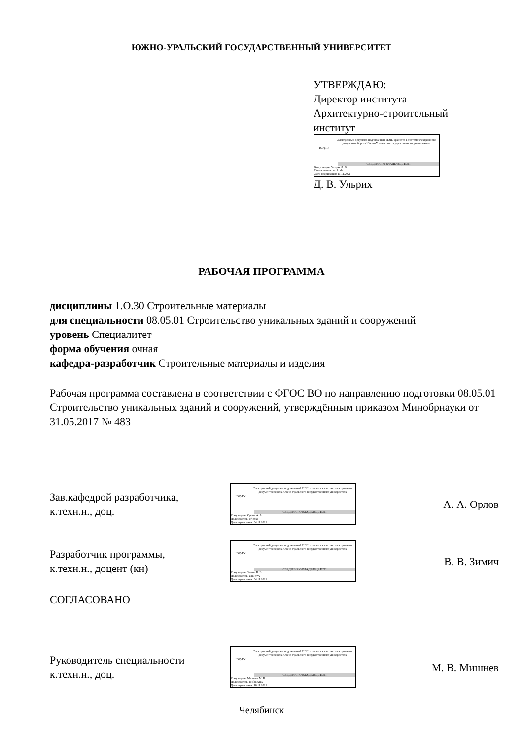ЮЖНО-УРАЛЬСКИЙ ГОСУДАРСТВЕННЫЙ УНИВЕРСИТЕТ
УТВЕРЖДАЮ:
Директор института
Архитектурно-строительный
институт
ЮУрГУ
Электронный документ, подписанный ПЭП, хранится в системе электронного документооборота Южно-Уральского государственного университета
СВЕДЕНИЯ О ВЛАДЕЛЬЦЕ ПЭП
Кому выдан: Ульрих Д. В.
Пользователь: ulrikhdv
Дата подписания: 11.11.2021
Д. В. Ульрих
РАБОЧАЯ ПРОГРАММА
дисциплины 1.О.30 Строительные материалы
для специальности 08.05.01 Строительство уникальных зданий и сооружений
уровень Специалитет
форма обучения очная
кафедра-разработчик Строительные материалы и изделия
Рабочая программа составлена в соответствии с ФГОС ВО по направлению подготовки 08.05.01 Строительство уникальных зданий и сооружений, утверждённым приказом Минобрнауки от 31.05.2017 № 483
Зав.кафедрой разработчика,
к.техн.н., доц.
ЮУрГУ
Электронный документ, подписанный ПЭП, хранится в системе электронного документооборота Южно-Уральского государственного университета
СВЕДЕНИЯ О ВЛАДЕЛЬЦЕ ПЭП
Кому выдан: Орлов А. А.
Пользователь: orlovaa
Дата подписания: 04.11.2021
А. А. Орлов
Разработчик программы,
к.техн.н., доцент (кн)
ЮУрГУ
Электронный документ, подписанный ПЭП, хранится в системе электронного документооборота Южно-Уральского государственного университета
СВЕДЕНИЯ О ВЛАДЕЛЬЦЕ ПЭП
Кому выдан: Зимич В. В.
Пользователь: zimichvv
Дата подписания: 04.11.2021
В. В. Зимич
СОГЛАСОВАНО
Руководитель специальности
к.техн.н., доц.
ЮУрГУ
Электронный документ, подписанный ПЭП, хранится в системе электронного документооборота Южно-Уральского государственного университета
СВЕДЕНИЯ О ВЛАДЕЛЬЦЕ ПЭП
Кому выдан: Мишнев М. В.
Пользователь: mishnevmv
Дата подписания: 10.11.2021
М. В. Мишнев
Челябинск